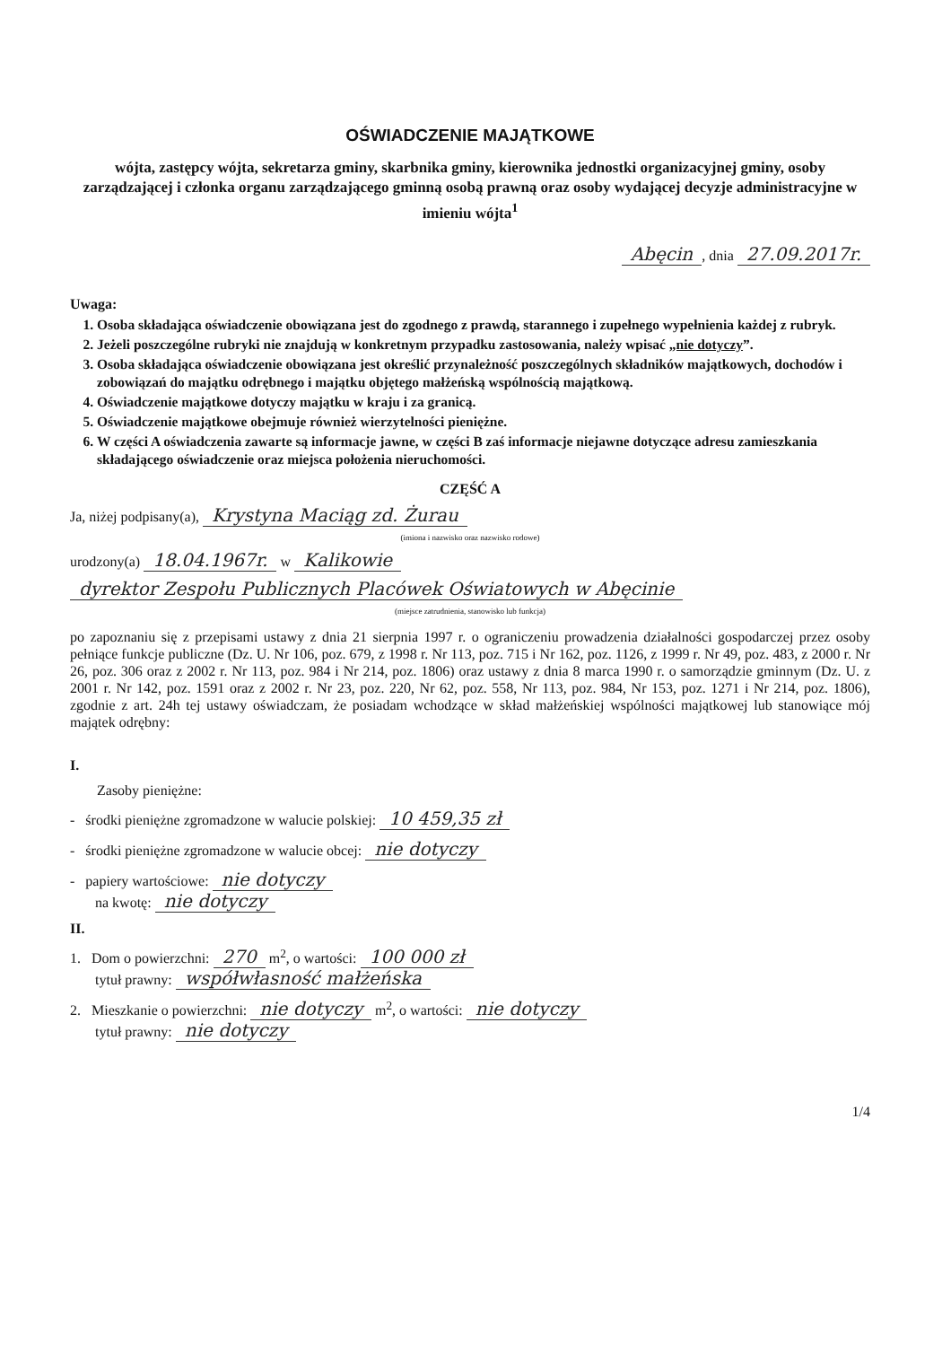OŚWIADCZENIE MAJĄTKOWE
wójta, zastępcy wójta, sekretarza gminy, skarbnika gminy, kierownika jednostki organizacyjnej gminy, osoby zarządzającej i członka organu zarządzającego gminną osobą prawną oraz osoby wydającej decyzje administracyjne w imieniu wójta<sup>1</sup>
Abęcin, dnia 27.09.2017r.
Uwaga:
1. Osoba składająca oświadczenie obowiązana jest do zgodnego z prawdą, starannego i zupełnego wypełnienia każdej z rubryk.
2. Jeżeli poszczególne rubryki nie znajdują w konkretnym przypadku zastosowania, należy wpisać „nie dotyczy”.
3. Osoba składająca oświadczenie obowiązana jest określić przynależność poszczególnych składników majątkowych, dochodów i zobowiązań do majątku odrębnego i majątku objętego małżeńską wspólnością majątkową.
4. Oświadczenie majątkowe dotyczy majątku w kraju i za granicą.
5. Oświadczenie majątkowe obejmuje również wierzytelności pieniężne.
6. W części A oświadczenia zawarte są informacje jawne, w części B zaś informacje niejawne dotyczące adresu zamieszkania składającego oświadczenie oraz miejsca położenia nieruchomości.
CZĘŚĆ A
Ja, niżej podpisany(a), Krystyna Maciąg zd. Żurau
(imiona i nazwisko oraz nazwisko rodowe)
urodzony(a) 18.04.1967r. w Kalikowie
dyrektor Zespołu Publicznych Placówek Oświatowych w Abęcinie
(miejsce zatrudnienia, stanowisko lub funkcja)
po zapoznaniu się z przepisami ustawy z dnia 21 sierpnia 1997 r. o ograniczeniu prowadzenia działalności gospodarczej przez osoby pełniące funkcje publiczne (Dz. U. Nr 106, poz. 679, z 1998 r. Nr 113, poz. 715 i Nr 162, poz. 1126, z 1999 r. Nr 49, poz. 483, z 2000 r. Nr 26, poz. 306 oraz z 2002 r. Nr 113, poz. 984 i Nr 214, poz. 1806) oraz ustawy z dnia 8 marca 1990 r. o samorządzie gminnym (Dz. U. z 2001 r. Nr 142, poz. 1591 oraz z 2002 r. Nr 23, poz. 220, Nr 62, poz. 558, Nr 113, poz. 984, Nr 153, poz. 1271 i Nr 214, poz. 1806), zgodnie z art. 24h tej ustawy oświadczam, że posiadam wchodzące w skład małżeńskiej wspólności majątkowej lub stanowiące mój majątek odrębny:
I.
Zasoby pieniężne:
- środki pieniężne zgromadzone w walucie polskiej: 10 459,35 zł
- środki pieniężne zgromadzone w walucie obcej: nie dotyczy
- papiery wartościowe: nie dotyczy
na kwotę: nie dotyczy
II.
1. Dom o powierzchni: 270 m<sup>2</sup>, o wartości: 100 000 zł
tytuł prawny: współwłasność małżeńska
2. Mieszkanie o powierzchni: nie dotyczy m<sup>2</sup>, o wartości: nie dotyczy
tytuł prawny: nie dotyczy
1/4